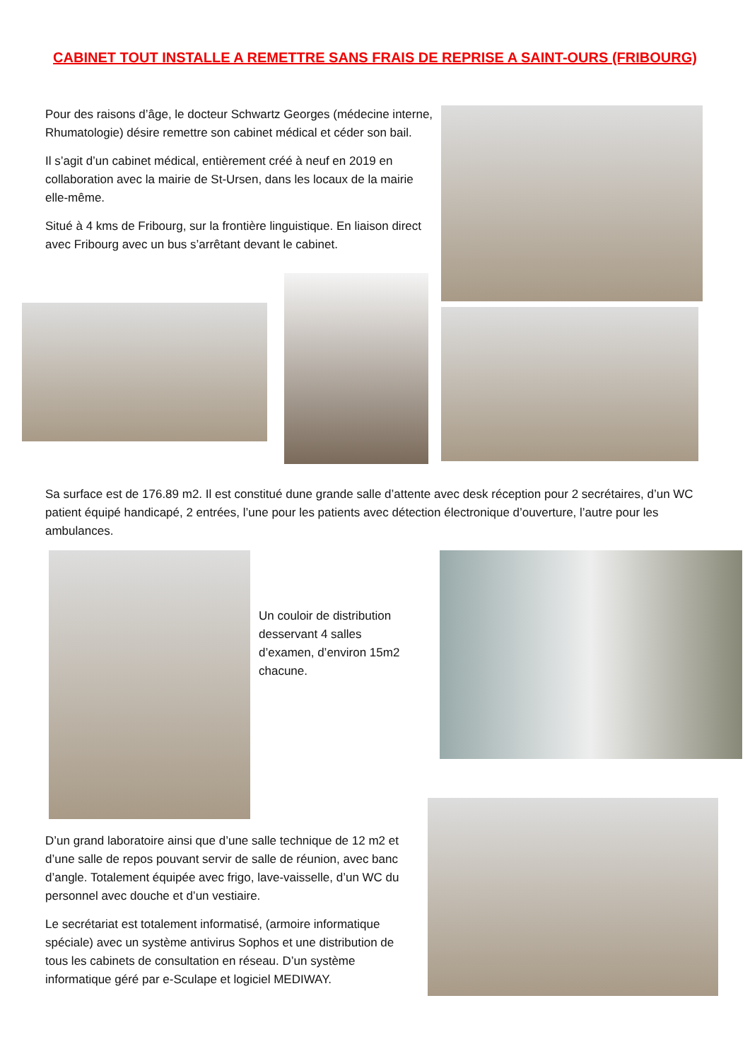CABINET TOUT INSTALLE A REMETTRE SANS FRAIS DE REPRISE A SAINT-OURS (FRIBOURG)
Pour des raisons d’âge, le docteur Schwartz Georges (médecine interne, Rhumatologie) désire remettre son cabinet médical et céder son bail.
Il s’agit d’un cabinet médical, entièrement créé à neuf en 2019 en collaboration avec la mairie de St-Ursen, dans les locaux de la mairie elle-même.
Situé à 4 kms de Fribourg, sur la frontière linguistique. En liaison direct avec Fribourg avec un bus s’arrêtant devant le cabinet.
Sa surface est de 176.89 m2. Il est constitué dune grande salle d’attente avec desk réception pour 2 secrétaires, d’un WC patient équipé handicapé, 2 entrées, l’une pour les patients avec détection électronique d’ouverture, l’autre pour les ambulances.
Un couloir de distribution desservant 4 salles d’examen, d’environ 15m2 chacune.
D’un grand laboratoire ainsi que d’une salle technique de 12 m2 et d’une salle de repos pouvant servir de salle de réunion, avec banc d’angle. Totalement équipée avec frigo, lave-vaisselle, d’un WC du personnel avec douche et d’un vestiaire.
Le secrétariat est totalement informatisé, (armoire informatique spéciale) avec un système antivirus Sophos et une distribution de tous les cabinets de consultation en réseau. D’un système informatique géré par e-Sculape et logiciel MEDIWAY.